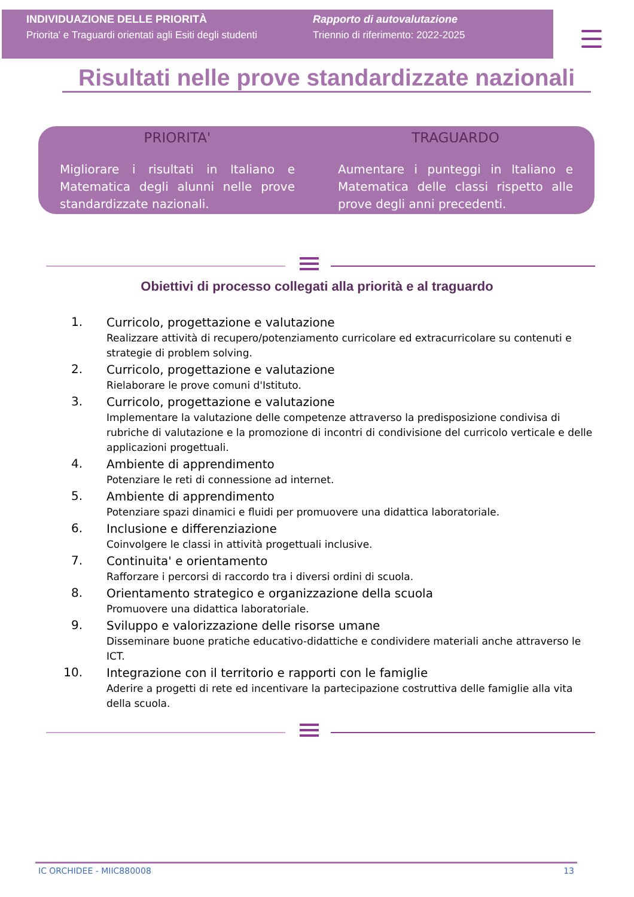INDIVIDUAZIONE DELLE PRIORITÀ
Priorita' e Traguardi orientati agli Esiti degli studenti
Rapporto di autovalutazione
Triennio di riferimento: 2022-2025
Risultati nelle prove standardizzate nazionali
PRIORITA'
Migliorare i risultati in Italiano e Matematica degli alunni nelle prove standardizzate nazionali.
TRAGUARDO
Aumentare i punteggi in Italiano e Matematica delle classi rispetto alle prove degli anni precedenti.
Obiettivi di processo collegati alla priorità e al traguardo
1.
Curricolo, progettazione e valutazione
Realizzare attività di recupero/potenziamento curricolare ed extracurricolare su contenuti e strategie di problem solving.
2.
Curricolo, progettazione e valutazione
Rielaborare le prove comuni d'Istituto.
3.
Curricolo, progettazione e valutazione
Implementare la valutazione delle competenze attraverso la predisposizione condivisa di rubriche di valutazione e la promozione di incontri di condivisione del curricolo verticale e delle applicazioni progettuali.
4.
Ambiente di apprendimento
Potenziare le reti di connessione ad internet.
5.
Ambiente di apprendimento
Potenziare spazi dinamici e fluidi per promuovere una didattica laboratoriale.
6.
Inclusione e differenziazione
Coinvolgere le classi in attività progettuali inclusive.
7.
Continuita' e orientamento
Rafforzare i percorsi di raccordo tra i diversi ordini di scuola.
8.
Orientamento strategico e organizzazione della scuola
Promuovere una didattica laboratoriale.
9.
Sviluppo e valorizzazione delle risorse umane
Disseminare buone pratiche educativo-didattiche e condividere materiali anche attraverso le ICT.
10.
Integrazione con il territorio e rapporti con le famiglie
Aderire a progetti di rete ed incentivare la partecipazione costruttiva delle famiglie alla vita della scuola.
IC ORCHIDEE - MIIC880008 13